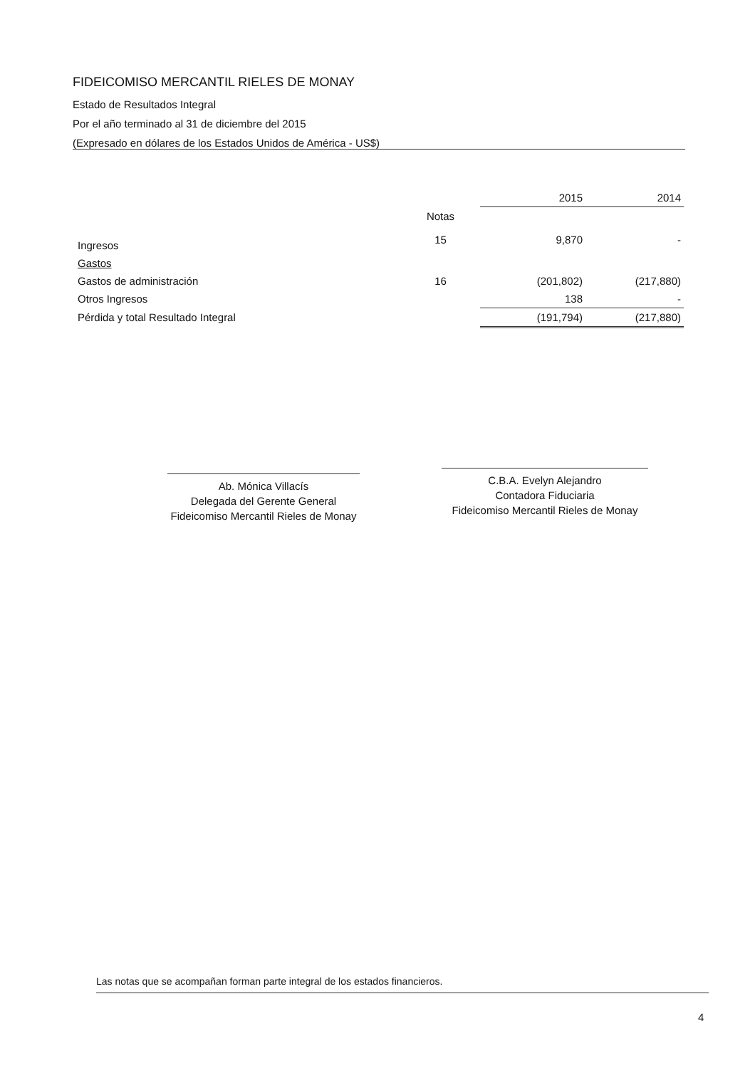FIDEICOMISO MERCANTIL RIELES DE MONAY
Estado de Resultados Integral
Por el año terminado al 31 de diciembre del 2015
(Expresado en dólares de los Estados Unidos de América - US$)
| | | 2015 | 2014 |
| --- | --- | --- | --- |
| | Notas | | |
| Ingresos | 15 | 9,870 | - |
| Gastos | | | |
| Gastos de administración | 16 | (201,802) | (217,880) |
| Otros Ingresos | | 138 | - |
| Pérdida y total Resultado Integral | | (191,794) | (217,880) |
Ab. Mónica Villacís
Delegada del Gerente General
Fideicomiso Mercantil Rieles de Monay
C.B.A. Evelyn Alejandro
Contadora Fiduciaria
Fideicomiso Mercantil Rieles de Monay
Las notas que se acompañan forman parte integral de los estados financieros.
4